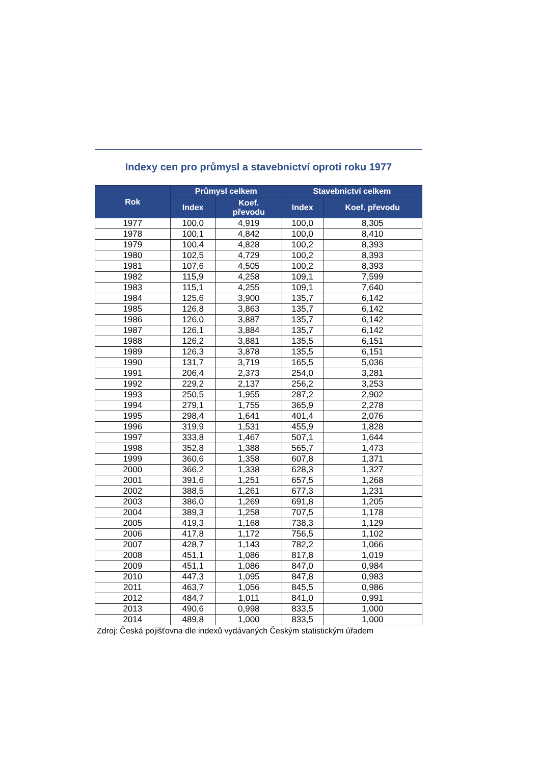Indexy cen pro průmysl a stavebnictví oproti roku 1977
| Rok | Průmysl celkem | | Stavebnictví celkem | |
| --- | --- | --- | --- | --- |
| | Index | Koef. převodu | Index | Koef. převodu |
| 1977 | 100,0 | 4,919 | 100,0 | 8,305 |
| 1978 | 100,1 | 4,842 | 100,0 | 8,410 |
| 1979 | 100,4 | 4,828 | 100,2 | 8,393 |
| 1980 | 102,5 | 4,729 | 100,2 | 8,393 |
| 1981 | 107,6 | 4,505 | 100,2 | 8,393 |
| 1982 | 115,9 | 4,258 | 109,1 | 7,599 |
| 1983 | 115,1 | 4,255 | 109,1 | 7,640 |
| 1984 | 125,6 | 3,900 | 135,7 | 6,142 |
| 1985 | 126,8 | 3,863 | 135,7 | 6,142 |
| 1986 | 126,0 | 3,887 | 135,7 | 6,142 |
| 1987 | 126,1 | 3,884 | 135,7 | 6,142 |
| 1988 | 126,2 | 3,881 | 135,5 | 6,151 |
| 1989 | 126,3 | 3,878 | 135,5 | 6,151 |
| 1990 | 131,7 | 3,719 | 165,5 | 5,036 |
| 1991 | 206,4 | 2,373 | 254,0 | 3,281 |
| 1992 | 229,2 | 2,137 | 256,2 | 3,253 |
| 1993 | 250,5 | 1,955 | 287,2 | 2,902 |
| 1994 | 279,1 | 1,755 | 365,9 | 2,278 |
| 1995 | 298,4 | 1,641 | 401,4 | 2,076 |
| 1996 | 319,9 | 1,531 | 455,9 | 1,828 |
| 1997 | 333,8 | 1,467 | 507,1 | 1,644 |
| 1998 | 352,8 | 1,388 | 565,7 | 1,473 |
| 1999 | 360,6 | 1,358 | 607,8 | 1,371 |
| 2000 | 366,2 | 1,338 | 628,3 | 1,327 |
| 2001 | 391,6 | 1,251 | 657,5 | 1,268 |
| 2002 | 388,5 | 1,261 | 677,3 | 1,231 |
| 2003 | 386,0 | 1,269 | 691,8 | 1,205 |
| 2004 | 389,3 | 1,258 | 707,5 | 1,178 |
| 2005 | 419,3 | 1,168 | 738,3 | 1,129 |
| 2006 | 417,8 | 1,172 | 756,5 | 1,102 |
| 2007 | 428,7 | 1,143 | 782,2 | 1,066 |
| 2008 | 451,1 | 1,086 | 817,8 | 1,019 |
| 2009 | 451,1 | 1,086 | 847,0 | 0,984 |
| 2010 | 447,3 | 1,095 | 847,8 | 0,983 |
| 2011 | 463,7 | 1,056 | 845,5 | 0,986 |
| 2012 | 484,7 | 1,011 | 841,0 | 0,991 |
| 2013 | 490,6 | 0,998 | 833,5 | 1,000 |
| 2014 | 489,8 | 1,000 | 833,5 | 1,000 |
Zdroj: Česká pojišťovna dle indexů vydávaných Českým statistickým úřadem